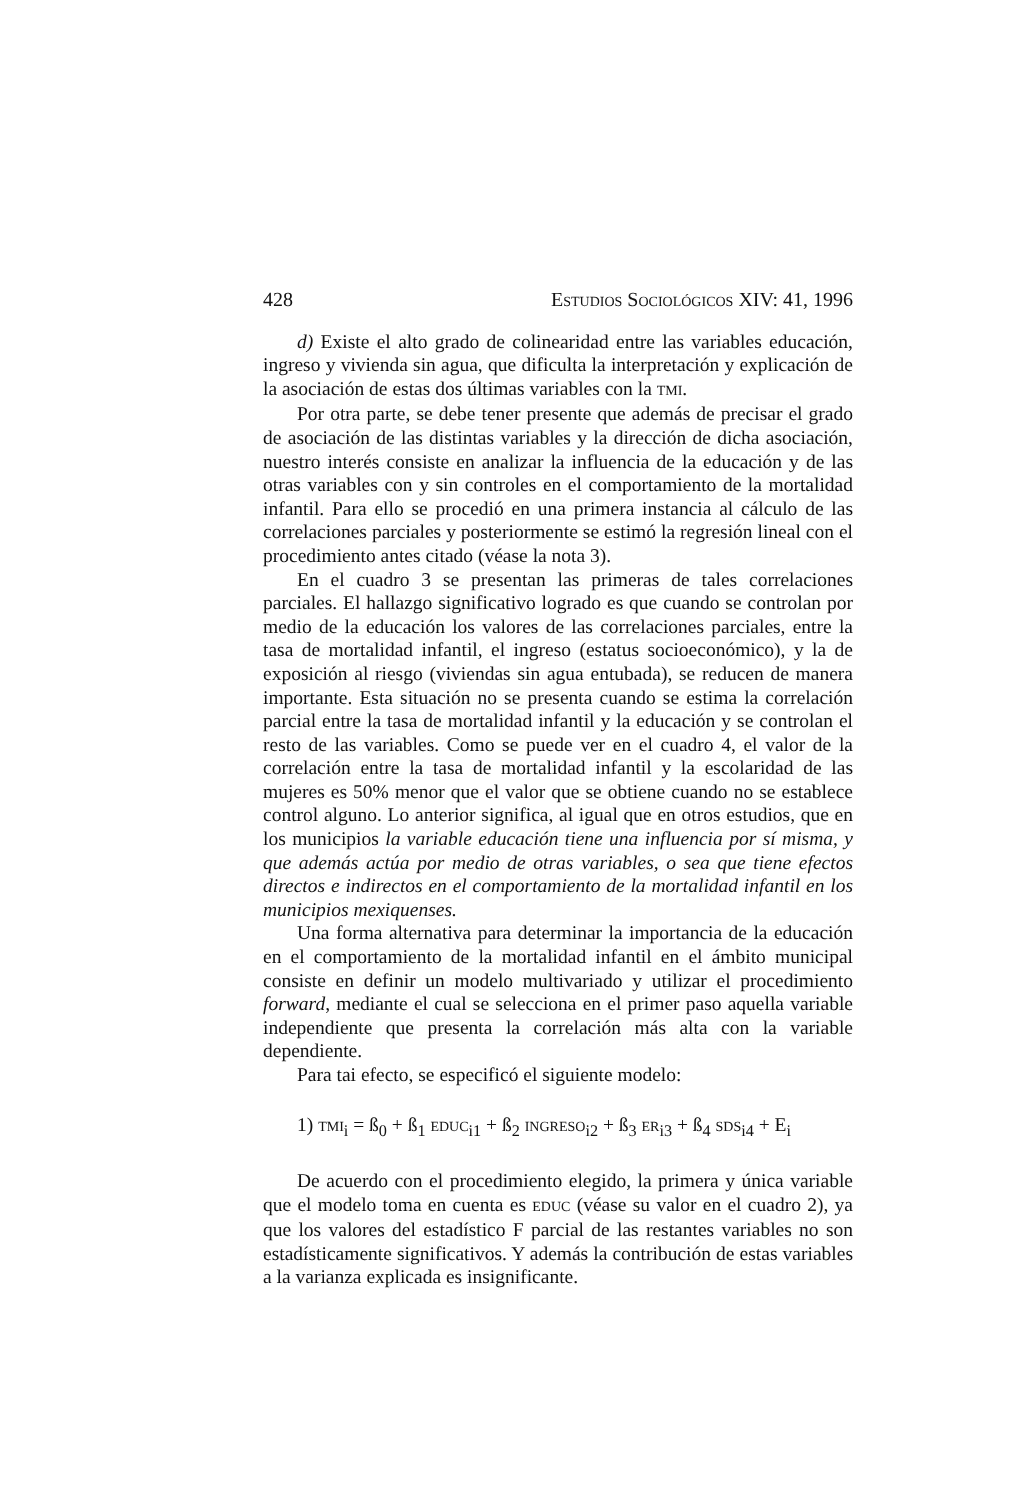428 ESTUDIOS SOCIOLÓGICOS XIV: 41, 1996
d) Existe el alto grado de colinearidad entre las variables educación, ingreso y vivienda sin agua, que dificulta la interpretación y explicación de la asociación de estas dos últimas variables con la TMI.
Por otra parte, se debe tener presente que además de precisar el grado de asociación de las distintas variables y la dirección de dicha asociación, nuestro interés consiste en analizar la influencia de la educación y de las otras variables con y sin controles en el comportamiento de la mortalidad infantil. Para ello se procedió en una primera instancia al cálculo de las correlaciones parciales y posteriormente se estimó la regresión lineal con el procedimiento antes citado (véase la nota 3).
En el cuadro 3 se presentan las primeras de tales correlaciones parciales. El hallazgo significativo logrado es que cuando se controlan por medio de la educación los valores de las correlaciones parciales, entre la tasa de mortalidad infantil, el ingreso (estatus socioeconómico), y la de exposición al riesgo (viviendas sin agua entubada), se reducen de manera importante. Esta situación no se presenta cuando se estima la correlación parcial entre la tasa de mortalidad infantil y la educación y se controlan el resto de las variables. Como se puede ver en el cuadro 4, el valor de la correlación entre la tasa de mortalidad infantil y la escolaridad de las mujeres es 50% menor que el valor que se obtiene cuando no se establece control alguno. Lo anterior significa, al igual que en otros estudios, que en los municipios la variable educación tiene una influencia por sí misma, y que además actúa por medio de otras variables, o sea que tiene efectos directos e indirectos en el comportamiento de la mortalidad infantil en los municipios mexiquenses.
Una forma alternativa para determinar la importancia de la educación en el comportamiento de la mortalidad infantil en el ámbito municipal consiste en definir un modelo multivariado y utilizar el procedimiento forward, mediante el cual se selecciona en el primer paso aquella variable independiente que presenta la correlación más alta con la variable dependiente.
Para tai efecto, se especificó el siguiente modelo:
1) TMI<sub>i</sub> = ß<sub>0</sub> + ß<sub>1</sub> EDUC<sub>i1</sub> + ß<sub>2</sub> INGRESO<sub>i2</sub> + ß<sub>3</sub> ER<sub>i3</sub> + ß<sub>4</sub> SDS<sub>i4</sub> + E<sub>i</sub>
De acuerdo con el procedimiento elegido, la primera y única variable que el modelo toma en cuenta es EDUC (véase su valor en el cuadro 2), ya que los valores del estadístico F parcial de las restantes variables no son estadísticamente significativos. Y además la contribución de estas variables a la varianza explicada es insignificante.